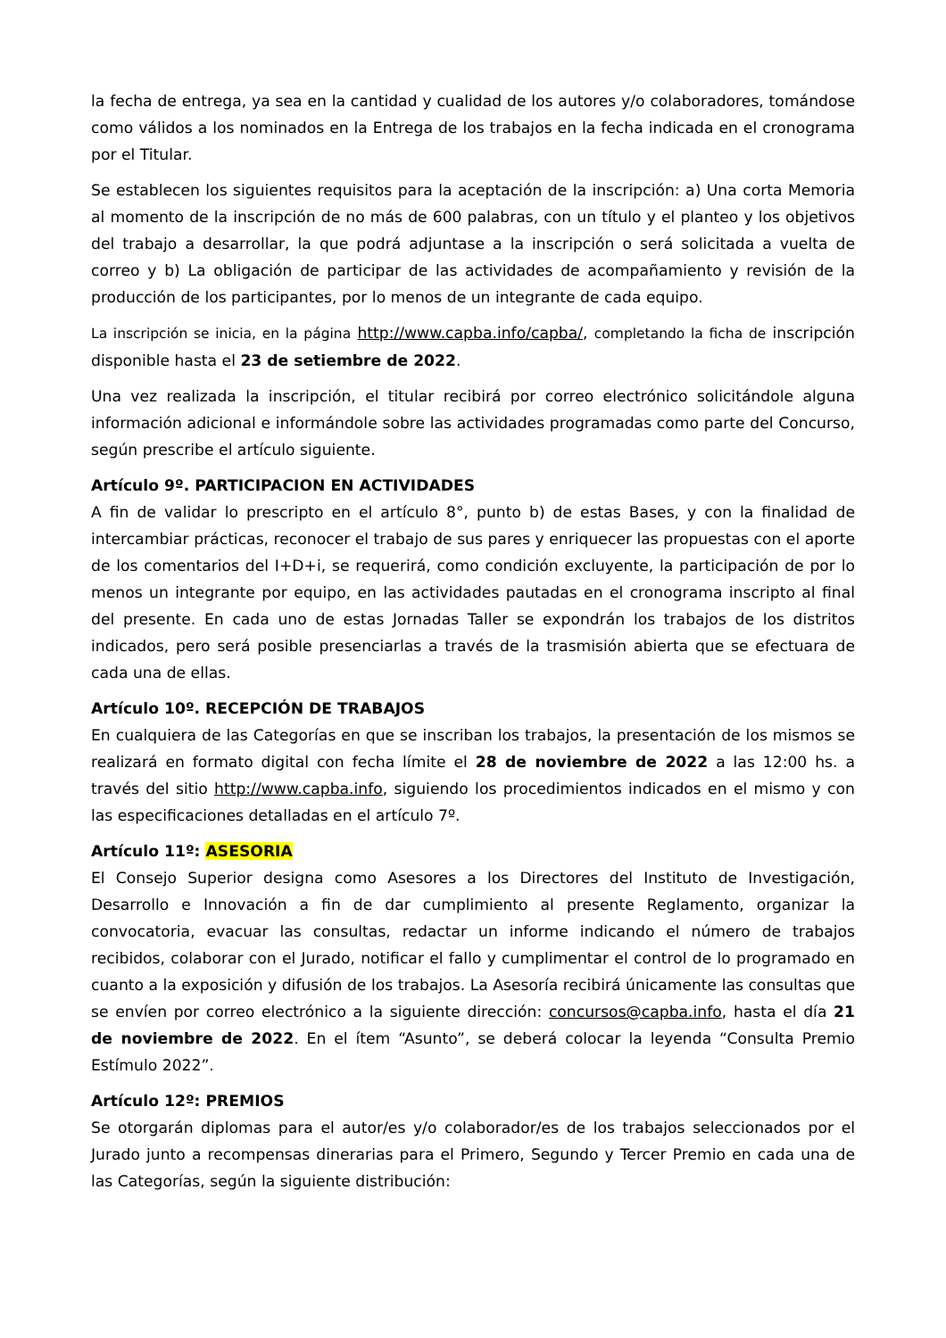la fecha de entrega, ya sea en la cantidad y cualidad de los autores y/o colaboradores, tomándose como válidos a los nominados en la Entrega de los trabajos en la fecha indicada en el cronograma por el Titular.
Se establecen los siguientes requisitos para la aceptación de la inscripción: a) Una corta Memoria al momento de la inscripción de no más de 600 palabras, con un título y el planteo y los objetivos del trabajo a desarrollar, la que podrá adjuntase a la inscripción o será solicitada a vuelta de correo y b) La obligación de participar de las actividades de acompañamiento y revisión de la producción de los participantes, por lo menos de un integrante de cada equipo.
La inscripción se inicia, en la página http://www.capba.info/capba/, completando la ficha de inscripción disponible hasta el 23 de setiembre de 2022.
Una vez realizada la inscripción, el titular recibirá por correo electrónico solicitándole alguna información adicional e informándole sobre las actividades programadas como parte del Concurso, según prescribe el artículo siguiente.
Artículo 9º. PARTICIPACION EN ACTIVIDADES
A fin de validar lo prescripto en el artículo 8°, punto b) de estas Bases, y con la finalidad de intercambiar prácticas, reconocer el trabajo de sus pares y enriquecer las propuestas con el aporte de los comentarios del I+D+i, se requerirá, como condición excluyente, la participación de por lo menos un integrante por equipo, en las actividades pautadas en el cronograma inscripto al final del presente. En cada uno de estas Jornadas Taller se expondrán los trabajos de los distritos indicados, pero será posible presenciarlas a través de la trasmisión abierta que se efectuara de cada una de ellas.
Artículo 10º. RECEPCIÓN DE TRABAJOS
En cualquiera de las Categorías en que se inscriban los trabajos, la presentación de los mismos se realizará en formato digital con fecha límite el 28 de noviembre de 2022 a las 12:00 hs. a través del sitio http://www.capba.info, siguiendo los procedimientos indicados en el mismo y con las especificaciones detalladas en el artículo 7º.
Artículo 11º: ASESORIA
El Consejo Superior designa como Asesores a los Directores del Instituto de Investigación, Desarrollo e Innovación a fin de dar cumplimiento al presente Reglamento, organizar la convocatoria, evacuar las consultas, redactar un informe indicando el número de trabajos recibidos, colaborar con el Jurado, notificar el fallo y cumplimentar el control de lo programado en cuanto a la exposición y difusión de los trabajos. La Asesoría recibirá únicamente las consultas que se envíen por correo electrónico a la siguiente dirección: concursos@capba.info, hasta el día 21 de noviembre de 2022. En el ítem “Asunto”, se deberá colocar la leyenda “Consulta Premio Estímulo 2022”.
Artículo 12º: PREMIOS
Se otorgarán diplomas para el autor/es y/o colaborador/es de los trabajos seleccionados por el Jurado junto a recompensas dinerarias para el Primero, Segundo y Tercer Premio en cada una de las Categorías, según la siguiente distribución: